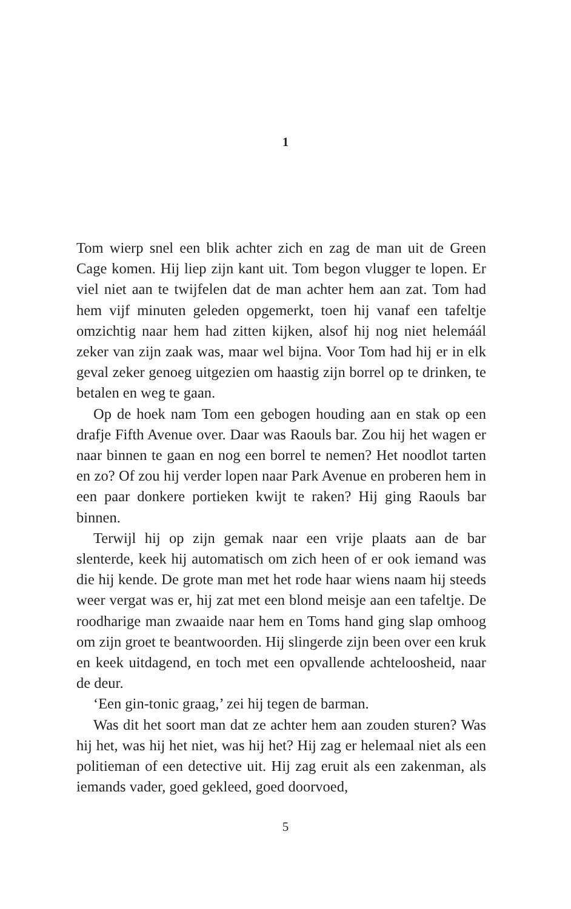1
Tom wierp snel een blik achter zich en zag de man uit de Green Cage komen. Hij liep zijn kant uit. Tom begon vlugger te lopen. Er viel niet aan te twijfelen dat de man achter hem aan zat. Tom had hem vijf minuten geleden opgemerkt, toen hij vanaf een tafeltje omzichtig naar hem had zitten kijken, alsof hij nog niet helemáál zeker van zijn zaak was, maar wel bijna. Voor Tom had hij er in elk geval zeker genoeg uitgezien om haastig zijn borrel op te drinken, te betalen en weg te gaan.
Op de hoek nam Tom een gebogen houding aan en stak op een drafje Fifth Avenue over. Daar was Raouls bar. Zou hij het wagen er naar binnen te gaan en nog een borrel te nemen? Het noodlot tarten en zo? Of zou hij verder lopen naar Park Avenue en proberen hem in een paar donkere portieken kwijt te raken? Hij ging Raouls bar binnen.
Terwijl hij op zijn gemak naar een vrije plaats aan de bar slenterde, keek hij automatisch om zich heen of er ook iemand was die hij kende. De grote man met het rode haar wiens naam hij steeds weer vergat was er, hij zat met een blond meisje aan een tafeltje. De roodharige man zwaaide naar hem en Toms hand ging slap omhoog om zijn groet te beantwoorden. Hij slingerde zijn been over een kruk en keek uitdagend, en toch met een opvallende achteloosheid, naar de deur.
‘Een gin-tonic graag,’ zei hij tegen de barman.
Was dit het soort man dat ze achter hem aan zouden sturen? Was hij het, was hij het niet, was hij het? Hij zag er helemaal niet als een politieman of een detective uit. Hij zag eruit als een zakenman, als iemands vader, goed gekleed, goed doorvoed,
5